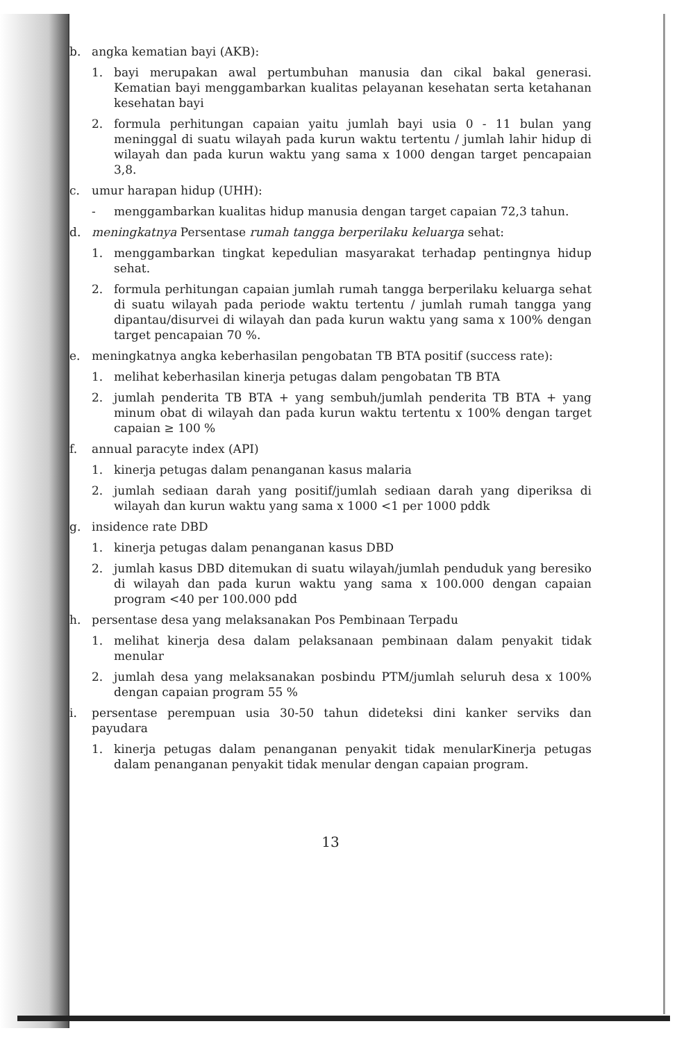b. angka kematian bayi (AKB):
1. bayi merupakan awal pertumbuhan manusia dan cikal bakal generasi. Kematian bayi menggambarkan kualitas pelayanan kesehatan serta ketahanan kesehatan bayi
2. formula perhitungan capaian yaitu jumlah bayi usia 0 - 11 bulan yang meninggal di suatu wilayah pada kurun waktu tertentu / jumlah lahir hidup di wilayah dan pada kurun waktu yang sama x 1000 dengan target pencapaian 3,8.
c. umur harapan hidup (UHH):
- menggambarkan kualitas hidup manusia dengan target capaian 72,3 tahun.
d. meningkatnya Persentase rumah tangga berperilaku keluarga sehat:
1. menggambarkan tingkat kepedulian masyarakat terhadap pentingnya hidup sehat.
2. formula perhitungan capaian jumlah rumah tangga berperilaku keluarga sehat di suatu wilayah pada periode waktu tertentu / jumlah rumah tangga yang dipantau/disurvei di wilayah dan pada kurun waktu yang sama x 100% dengan target pencapaian 70 %.
e. meningkatnya angka keberhasilan pengobatan TB BTA positif (success rate):
1. melihat keberhasilan kinerja petugas dalam pengobatan TB BTA
2. jumlah penderita TB BTA + yang sembuh/jumlah penderita TB BTA + yang minum obat di wilayah dan pada kurun waktu tertentu x 100% dengan target capaian ≥ 100 %
f. annual paracyte index (API)
1. kinerja petugas dalam penanganan kasus malaria
2. jumlah sediaan darah yang positif/jumlah sediaan darah yang diperiksa di wilayah dan kurun waktu yang sama x 1000 <1 per 1000 pddk
g. insidence rate DBD
1. kinerja petugas dalam penanganan kasus DBD
2. jumlah kasus DBD ditemukan di suatu wilayah/jumlah penduduk yang beresiko di wilayah dan pada kurun waktu yang sama x 100.000 dengan capaian program <40 per 100.000 pdd
h. persentase desa yang melaksanakan Pos Pembinaan Terpadu
1. melihat kinerja desa dalam pelaksanaan pembinaan dalam penyakit tidak menular
2. jumlah desa yang melaksanakan posbindu PTM/jumlah seluruh desa x 100% dengan capaian program 55 %
i. persentase perempuan usia 30-50 tahun dideteksi dini kanker serviks dan payudara
1. kinerja petugas dalam penanganan penyakit tidak menularKinerja petugas dalam penanganan penyakit tidak menular dengan capaian program.
13